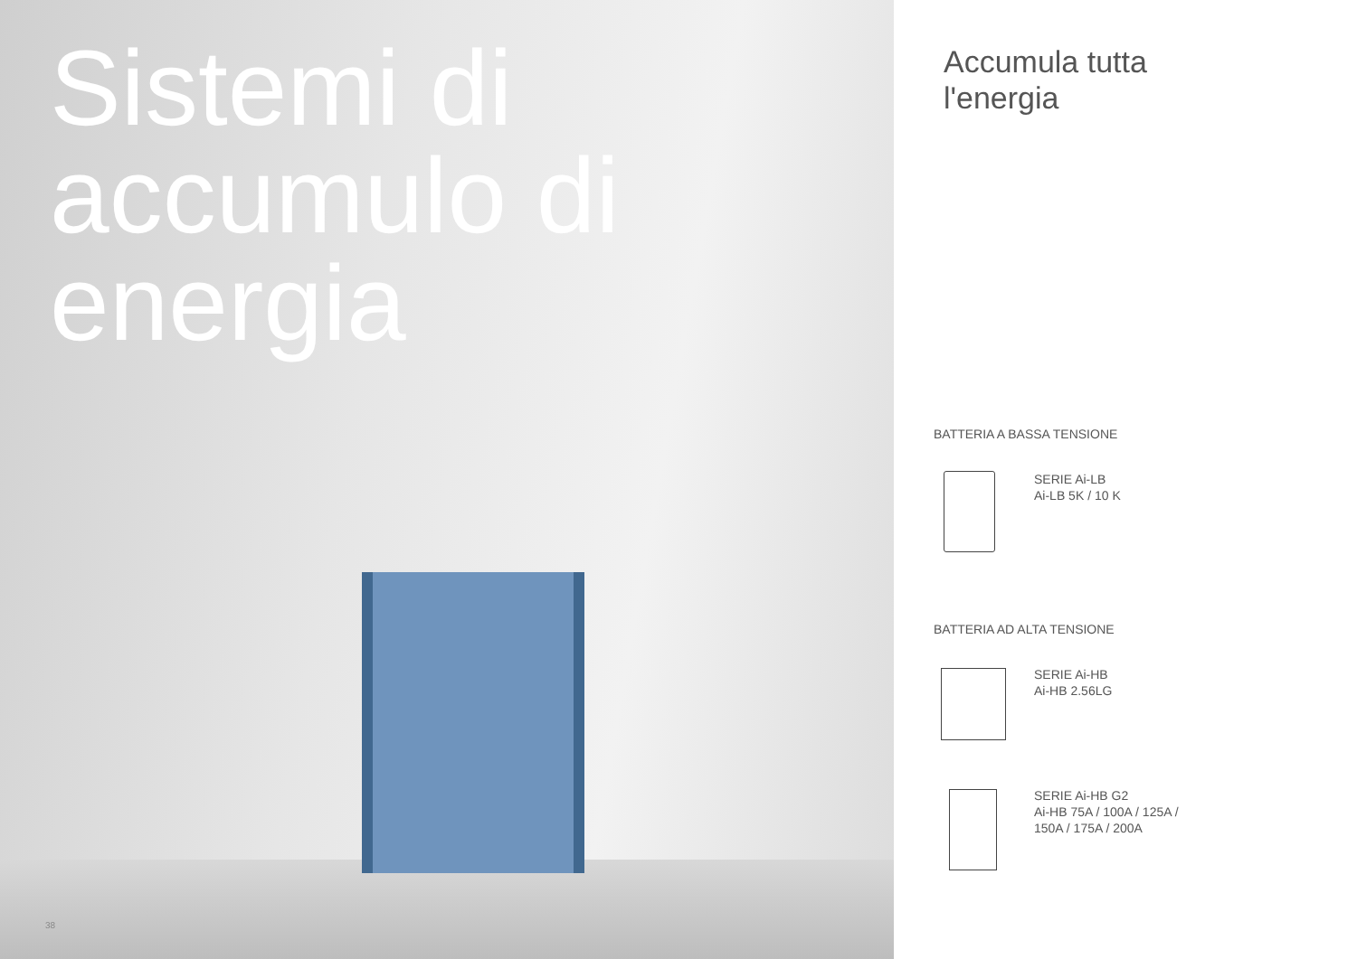Sistemi di
accumulo di
energia
38
Accumula tutta
l'energia
BATTERIA A BASSA TENSIONE
SERIE Ai-LB
Ai-LB 5K / 10 K
BATTERIA AD ALTA TENSIONE
SERIE Ai-HB
Ai-HB 2.56LG
SERIE Ai-HB G2
Ai-HB 75A / 100A / 125A /
150A / 175A / 200A